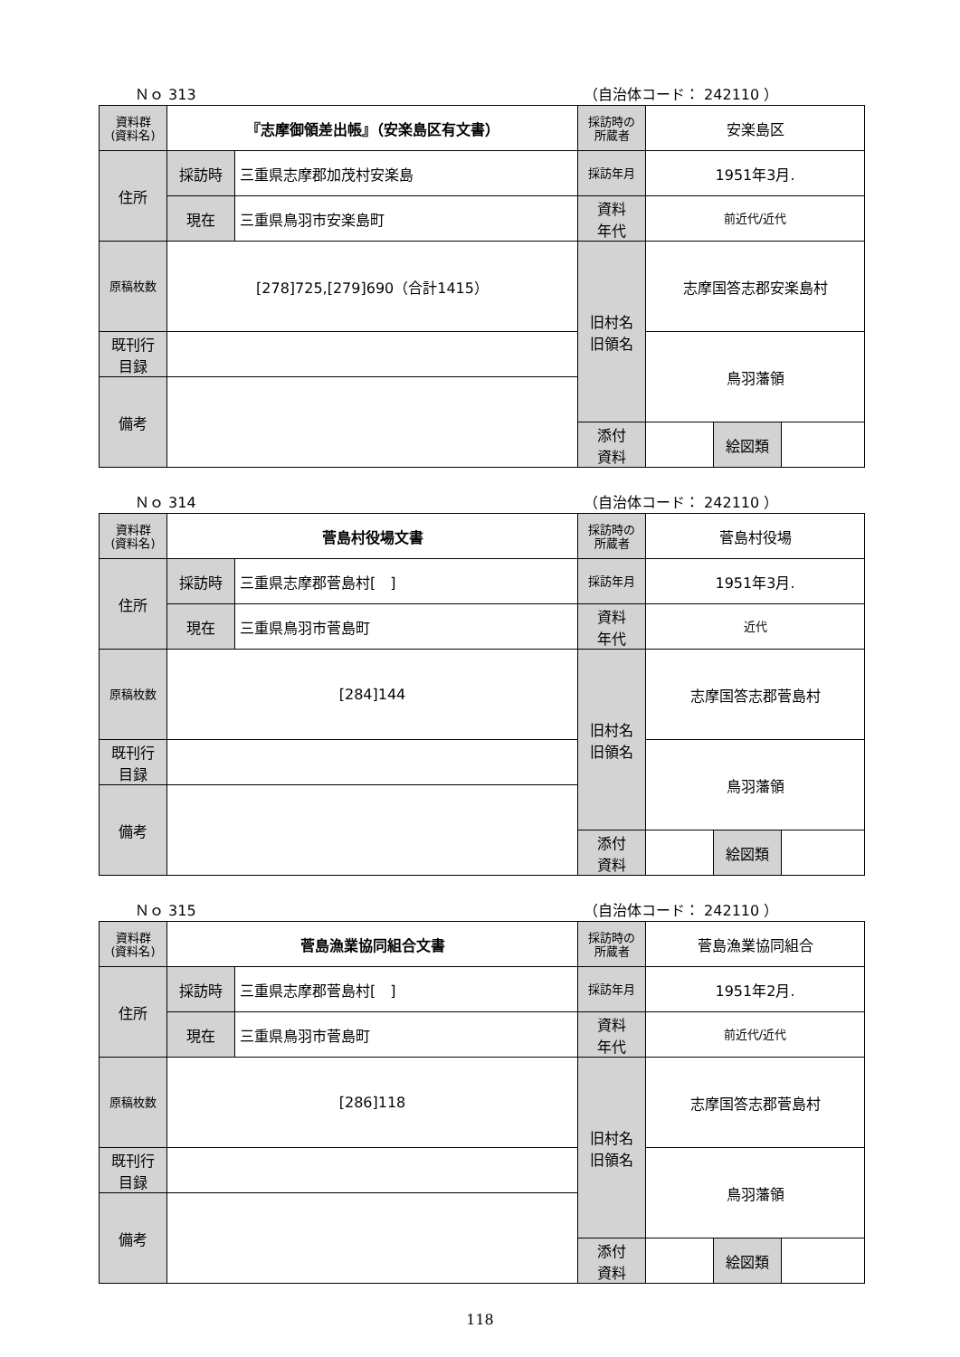Ｎｏ 313 （自治体コード： 242110 ）
| 資料群 (資料名) | 『志摩御領差出帳』（安楽島区有文書） | | 採訪時の 所蔵者 | 安楽島区 | | |
| 住所 | 採訪時 | 三重県志摩郡加茂村安楽島 | 採訪年月 | 1951年3月. | | |
| | 現在 | 三重県鳥羽市安楽島町 | 資料 年代 | 前近代/近代 | | |
| 原稿枚数 | [278]725,[279]690（合計1415） | | 旧村名 旧領名 | 志摩国答志郡安楽島村 | | |
| 既刊行 目録 | | | | 鳥羽藩領 | | |
| 備考 | | | | | | |
| | | | 添付 資料 | | 絵図類 | |
Ｎｏ 314 （自治体コード： 242110 ）
| 資料群 (資料名) | 菅島村役場文書 | | 採訪時の 所蔵者 | 菅島村役場 | | |
| 住所 | 採訪時 | 三重県志摩郡菅島村[ ] | 採訪年月 | 1951年3月. | | |
| | 現在 | 三重県鳥羽市菅島町 | 資料 年代 | 近代 | | |
| 原稿枚数 | [284]144 | | 旧村名 旧領名 | 志摩国答志郡菅島村 | | |
| 既刊行 目録 | | | | 鳥羽藩領 | | |
| 備考 | | | | | | |
| | | | 添付 資料 | | 絵図類 | |
Ｎｏ 315 （自治体コード： 242110 ）
| 資料群 (資料名) | 菅島漁業協同組合文書 | | 採訪時の 所蔵者 | 菅島漁業協同組合 | | |
| 住所 | 採訪時 | 三重県志摩郡菅島村[ ] | 採訪年月 | 1951年2月. | | |
| | 現在 | 三重県鳥羽市菅島町 | 資料 年代 | 前近代/近代 | | |
| 原稿枚数 | [286]118 | | 旧村名 旧領名 | 志摩国答志郡菅島村 | | |
| 既刊行 目録 | | | | 鳥羽藩領 | | |
| 備考 | | | | | | |
| | | | 添付 資料 | | 絵図類 | |
118